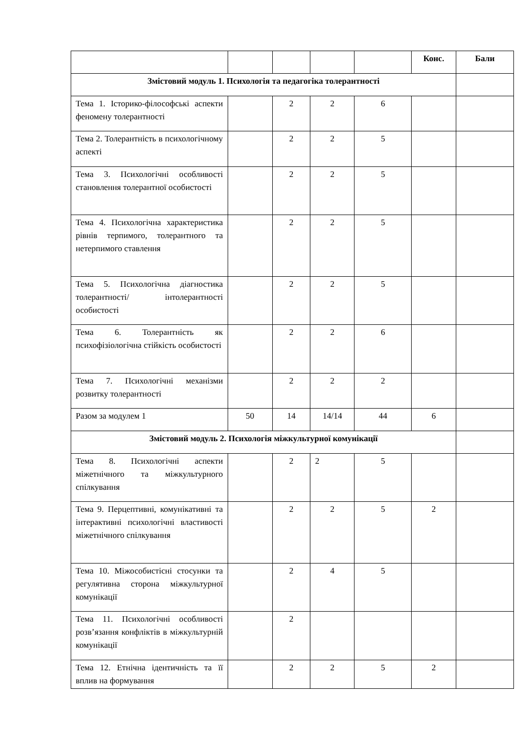| | | | | | Конс. | Бали |
| --- | --- | --- | --- | --- | --- | --- |
| Змістовий модуль 1. Психологія та педагогіка толерантності | | | | | | |
| Тема 1. Історико-філософські аспекти феномену толерантності | | 2 | 2 | 6 | | |
| Тема 2. Толерантність в психологічному аспекті | | 2 | 2 | 5 | | |
| Тема 3. Психологічні особливості становлення толерантної особистості | | 2 | 2 | 5 | | |
| Тема 4. Психологічна характеристика рівнів терпимого, толерантного та нетерпимого ставлення | | 2 | 2 | 5 | | |
| Тема 5. Психологічна діагностика толерантності/ інтолерантності особистості | | 2 | 2 | 5 | | |
| Тема 6. Толерантність як психофізіологічна стійкість особистості | | 2 | 2 | 6 | | |
| Тема 7. Психологічні механізми розвитку толерантності | | 2 | 2 | 2 | | |
| Разом за модулем 1 | 50 | 14 | 14/14 | 44 | 6 | |
| Змістовий модуль 2. Психологія міжкультурної комунікації | | | | | | |
| Тема 8. Психологічні аспекти міжетнічного та міжкультурного спілкування | | 2 | 2 | 5 | | |
| Тема 9. Перцептивні, комунікативні та інтерактивні психологічні властивості міжетнічного спілкування | | 2 | 2 | 5 | 2 | |
| Тема 10. Міжособистісні стосунки та регулятивна сторона міжкультурної комунікації | | 2 | 4 | 5 | | |
| Тема 11. Психологічні особливості розв’язання конфліктів в міжкультурній комунікації | | 2 | | | | |
| Тема 12. Етнічна ідентичність та її вплив на формування | | 2 | 2 | 5 | 2 | |